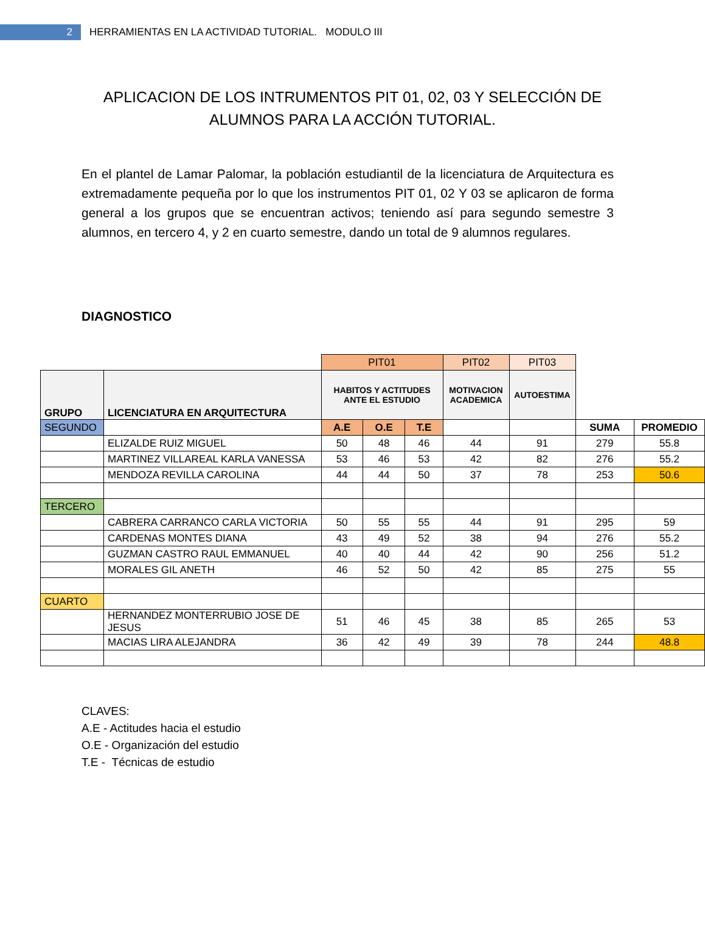2
HERRAMIENTAS EN LA ACTIVIDAD TUTORIAL. MODULO III
APLICACION DE LOS INTRUMENTOS PIT 01, 02, 03 Y SELECCIÓN DE ALUMNOS PARA LA ACCIÓN TUTORIAL.
En el plantel de Lamar Palomar, la población estudiantil de la licenciatura de Arquitectura es extremadamente pequeña por lo que los instrumentos PIT 01, 02 Y 03 se aplicaron de forma general a los grupos que se encuentran activos; teniendo así para segundo semestre 3 alumnos, en tercero 4, y 2 en cuarto semestre, dando un total de 9 alumnos regulares.
DIAGNOSTICO
| | | PIT01 | | | PIT02 | PIT03 | | |
| GRUPO | LICENCIATURA EN ARQUITECTURA | HABITOS Y ACTITUDES ANTE EL ESTUDIO | | | MOTIVACION ACADEMICA | AUTOESTIMA | | |
| SEGUNDO | | A.E | O.E | T.E | | | SUMA | PROMEDIO |
| | ELIZALDE RUIZ MIGUEL | 50 | 48 | 46 | 44 | 91 | 279 | 55.8 |
| | MARTINEZ VILLAREAL KARLA VANESSA | 53 | 46 | 53 | 42 | 82 | 276 | 55.2 |
| | MENDOZA REVILLA CAROLINA | 44 | 44 | 50 | 37 | 78 | 253 | 50.6 |
| TERCERO | | | | | | | | |
| | CABRERA CARRANCO CARLA VICTORIA | 50 | 55 | 55 | 44 | 91 | 295 | 59 |
| | CARDENAS MONTES DIANA | 43 | 49 | 52 | 38 | 94 | 276 | 55.2 |
| | GUZMAN CASTRO RAUL EMMANUEL | 40 | 40 | 44 | 42 | 90 | 256 | 51.2 |
| | MORALES GIL ANETH | 46 | 52 | 50 | 42 | 85 | 275 | 55 |
| CUARTO | | | | | | | | |
| | HERNANDEZ MONTERRUBIO JOSE DE JESUS | 51 | 46 | 45 | 38 | 85 | 265 | 53 |
| | MACIAS LIRA ALEJANDRA | 36 | 42 | 49 | 39 | 78 | 244 | 48.8 |
CLAVES:
A.E - Actitudes hacia el estudio
O.E - Organización del estudio
T.E - Técnicas de estudio